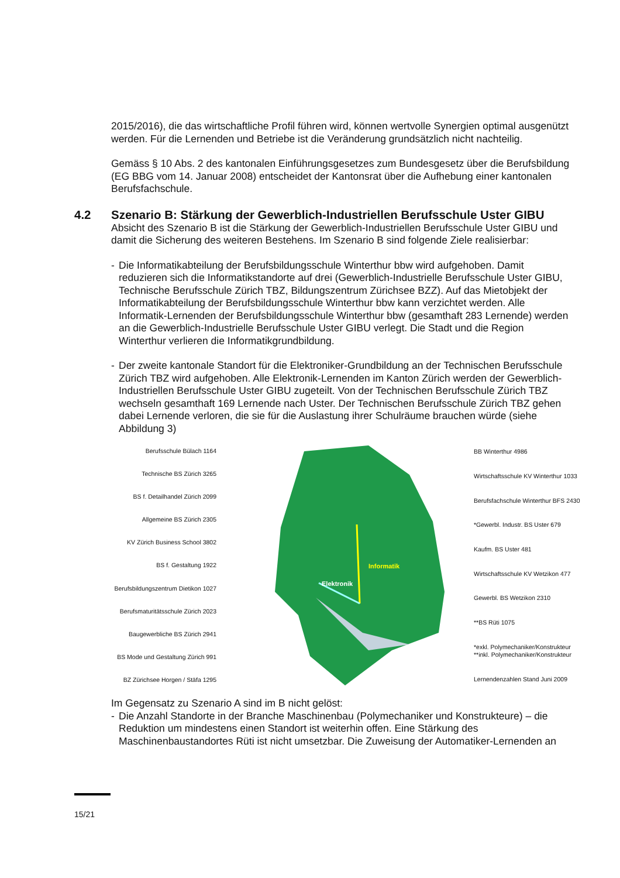2015/2016), die das wirtschaftliche Profil führen wird, können wertvolle Synergien optimal ausgenützt werden. Für die Lernenden und Betriebe ist die Veränderung grundsätzlich nicht nachteilig.
Gemäss § 10 Abs. 2 des kantonalen Einführungsgesetzes zum Bundesgesetz über die Berufsbildung (EG BBG vom 14. Januar 2008) entscheidet der Kantonsrat über die Aufhebung einer kantonalen Berufsfachschule.
4.2 Szenario B: Stärkung der Gewerblich-Industriellen Berufsschule Uster GIBU
Absicht des Szenario B ist die Stärkung der Gewerblich-Industriellen Berufsschule Uster GIBU und damit die Sicherung des weiteren Bestehens. Im Szenario B sind folgende Ziele realisierbar:
- Die Informatikabteilung der Berufsbildungsschule Winterthur bbw wird aufgehoben. Damit reduzieren sich die Informatikstandorte auf drei (Gewerblich-Industrielle Berufsschule Uster GIBU, Technische Berufsschule Zürich TBZ, Bildungszentrum Zürichsee BZZ). Auf das Mietobjekt der Informatikabteilung der Berufsbildungsschule Winterthur bbw kann verzichtet werden. Alle Informatik-Lernenden der Berufsbildungsschule Winterthur bbw (gesamthaft 283 Lernende) werden an die Gewerblich-Industrielle Berufsschule Uster GIBU verlegt. Die Stadt und die Region Winterthur verlieren die Informatikgrundbildung.
- Der zweite kantonale Standort für die Elektroniker-Grundbildung an der Technischen Berufsschule Zürich TBZ wird aufgehoben. Alle Elektronik-Lernenden im Kanton Zürich werden der Gewerblich-Industriellen Berufsschule Uster GIBU zugeteilt. Von der Technischen Berufsschule Zürich TBZ wechseln gesamthaft 169 Lernende nach Uster. Der Technischen Berufsschule Zürich TBZ gehen dabei Lernende verloren, die sie für die Auslastung ihrer Schulräume brauchen würde (siehe Abbildung 3)
Berufsschule Bülach 1164
Technische BS Zürich 3265
BS f. Detailhandel Zürich 2099
Allgemeine BS Zürich 2305
KV Zürich Business School 3802
BS f. Gestaltung 1922
Berufsbildungszentrum Dietikon 1027
Berufsmaturitätsschule Zürich 2023
Baugewerbliche BS Zürich 2941
BS Mode und Gestaltung Zürich 991
BZ Zürichsee Horgen / Stäfa 1295
Informatik
Elektronik
BB Winterthur 4986
Wirtschaftsschule KV Winterthur 1033
Berufsfachschule Winterthur BFS 2430
*Gewerbl. Industr. BS Uster 679
Kaufm. BS Uster 481
Wirtschaftsschule KV Wetzikon 477
Gewerbl. BS Wetzikon 2310
**BS Rüti 1075
*exkl. Polymechaniker/Konstrukteur
**inkl. Polymechaniker/Konstrukteur
Lernendenzahlen Stand Juni 2009
Im Gegensatz zu Szenario A sind im B nicht gelöst:
- Die Anzahl Standorte in der Branche Maschinenbau (Polymechaniker und Konstrukteure) – die Reduktion um mindestens einen Standort ist weiterhin offen. Eine Stärkung des Maschinenbaustandortes Rüti ist nicht umsetzbar. Die Zuweisung der Automatiker-Lernenden an
15/21